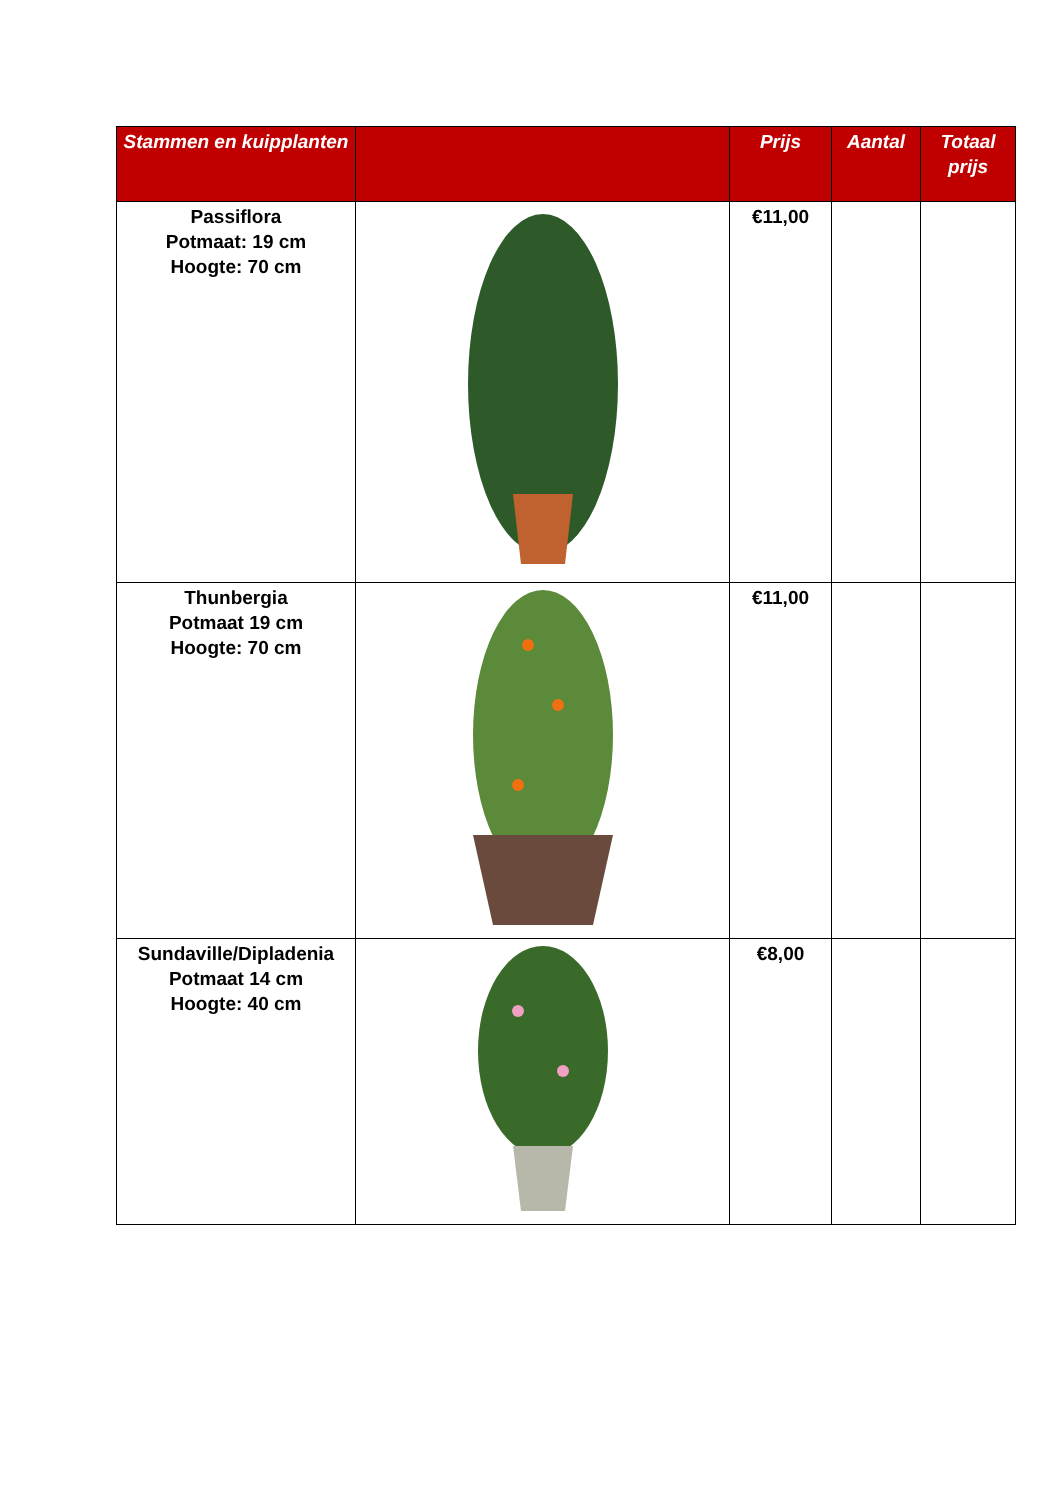| Stammen en kuipplanten | | Prijs | Aantal | Totaal prijs |
| --- | --- | --- | --- | --- |
| Passiflora Potmaat: 19 cm Hoogte: 70 cm | | €11,00 | | |
| Thunbergia Potmaat 19 cm Hoogte: 70 cm | | €11,00 | | |
| Sundaville/Dipladenia Potmaat 14 cm Hoogte: 40 cm | | €8,00 | | |